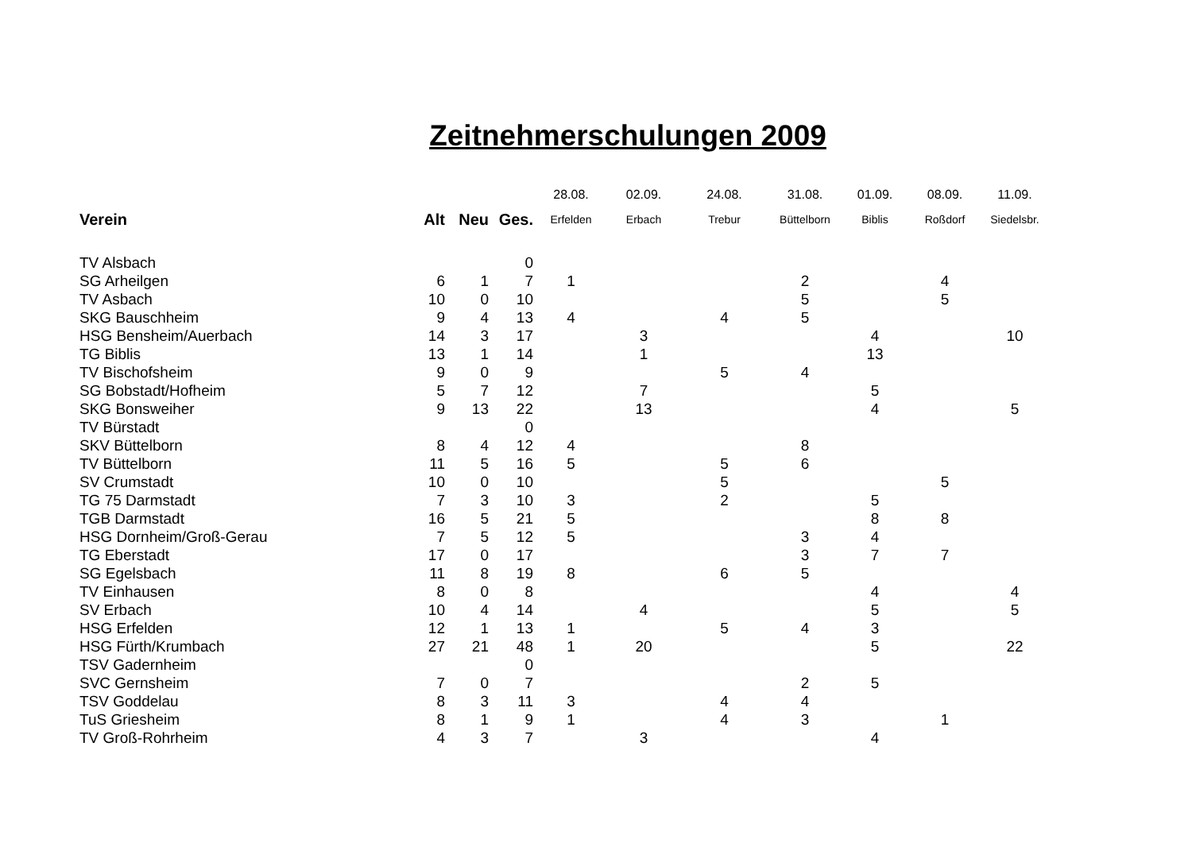Zeitnehmerschulungen 2009
| | | | | 28.08. | 02.09. | 24.08. | 31.08. | 01.09. | 08.09. | 11.09. |
| Verein | Alt | Neu | Ges. | Erfelden | Erbach | Trebur | Büttelborn | Biblis | Roßdorf | Siedelsbr. |
| TV Alsbach | | | 0 | | | | | | | |
| SG Arheilgen | 6 | 1 | 7 | 1 | | | 2 | | 4 | |
| TV Asbach | 10 | 0 | 10 | | | | 5 | | 5 | |
| SKG Bauschheim | 9 | 4 | 13 | 4 | | 4 | 5 | | | |
| HSG Bensheim/Auerbach | 14 | 3 | 17 | | 3 | | | 4 | | 10 |
| TG Biblis | 13 | 1 | 14 | | 1 | | | 13 | | |
| TV Bischofsheim | 9 | 0 | 9 | | | 5 | 4 | | | |
| SG Bobstadt/Hofheim | 5 | 7 | 12 | | 7 | | | 5 | | |
| SKG Bonsweiher | 9 | 13 | 22 | | 13 | | | 4 | | 5 |
| TV Bürstadt | | | 0 | | | | | | | |
| SKV Büttelborn | 8 | 4 | 12 | 4 | | | 8 | | | |
| TV Büttelborn | 11 | 5 | 16 | 5 | | 5 | 6 | | | |
| SV Crumstadt | 10 | 0 | 10 | | | 5 | | | 5 | |
| TG 75 Darmstadt | 7 | 3 | 10 | 3 | | 2 | | 5 | | |
| TGB Darmstadt | 16 | 5 | 21 | 5 | | | | 8 | 8 | |
| HSG Dornheim/Groß-Gerau | 7 | 5 | 12 | 5 | | | 3 | 4 | | |
| TG Eberstadt | 17 | 0 | 17 | | | | 3 | 7 | 7 | |
| SG Egelsbach | 11 | 8 | 19 | 8 | | 6 | 5 | | | |
| TV Einhausen | 8 | 0 | 8 | | | | | 4 | | 4 |
| SV Erbach | 10 | 4 | 14 | | 4 | | | 5 | | 5 |
| HSG Erfelden | 12 | 1 | 13 | 1 | | 5 | 4 | 3 | | |
| HSG Fürth/Krumbach | 27 | 21 | 48 | 1 | 20 | | | 5 | | 22 |
| TSV Gadernheim | | | 0 | | | | | | | |
| SVC Gernsheim | 7 | 0 | 7 | | | | 2 | 5 | | |
| TSV Goddelau | 8 | 3 | 11 | 3 | | 4 | 4 | | | |
| TuS Griesheim | 8 | 1 | 9 | 1 | | 4 | 3 | | 1 | |
| TV Groß-Rohrheim | 4 | 3 | 7 | | 3 | | | 4 | | |